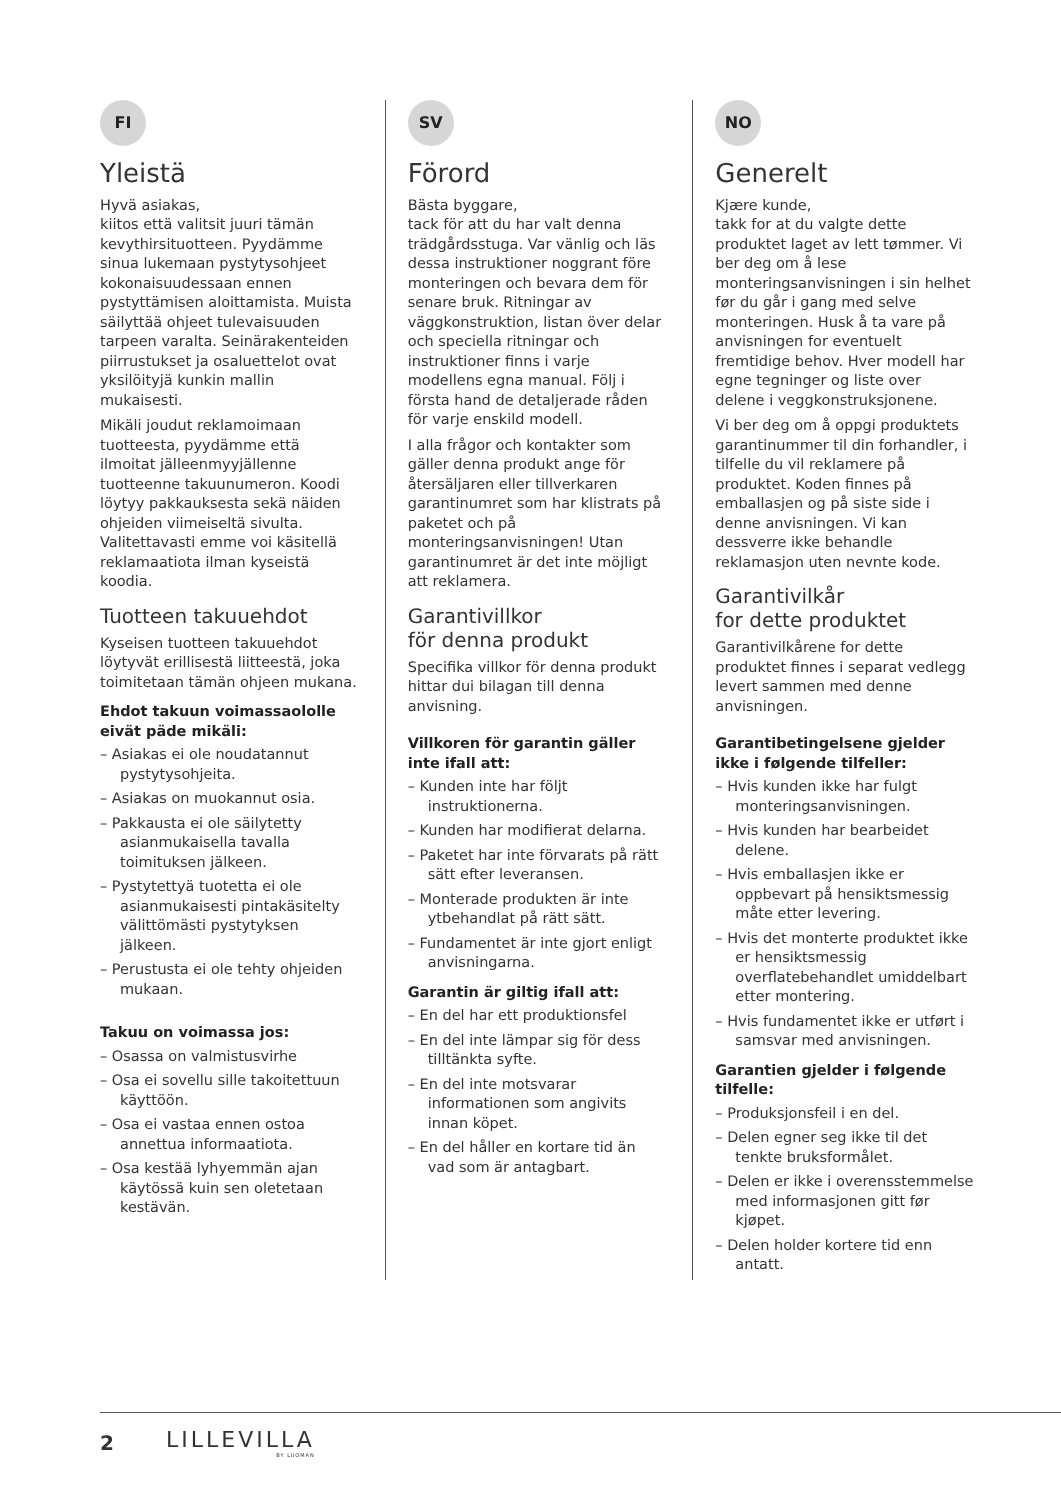FI
Yleistä
Hyvä asiakas,
kiitos että valitsit juuri tämän kevythirsituotteen. Pyydämme sinua lukemaan pystytysohjeet kokonaisuudessaan ennen pystyttämisen aloittamista. Muista säilyttää ohjeet tulevaisuuden tarpeen varalta. Seinärakenteiden piirrustukset ja osaluettelot ovat yksilöityjä kunkin mallin mukaisesti.
Mikäli joudut reklamoimaan tuotteesta, pyydämme että ilmoitat jälleenmyyjällenne tuotteenne takuunumeron. Koodi löytyy pakkauksesta sekä näiden ohjeiden viimeiseltä sivulta. Valitettavasti emme voi käsitellä reklamaatiota ilman kyseistä koodia.
Tuotteen takuuehdot
Kyseisen tuotteen takuuehdot löytyvät erillisestä liitteestä, joka toimitetaan tämän ohjeen mukana.
Ehdot takuun voimassaololle eivät päde mikäli:
– Asiakas ei ole noudatannut pystytysohjeita.
– Asiakas on muokannut osia.
– Pakkausta ei ole säilytetty asianmukaisella tavalla toimituksen jälkeen.
– Pystytettyä tuotetta ei ole asianmukaisesti pintakäsitelty välittömästi pystytyksen jälkeen.
– Perustusta ei ole tehty ohjeiden mukaan.
Takuu on voimassa jos:
– Osassa on valmistusvirhe
– Osa ei sovellu sille takoitettuun käyttöön.
– Osa ei vastaa ennen ostoa annettua informaatiota.
– Osa kestää lyhyemmän ajan käytössä kuin sen oletetaan kestävän.
SV
Förord
Bästa byggare,
tack för att du har valt denna trädgårdsstuga. Var vänlig och läs dessa instruktioner noggrant före monteringen och bevara dem för senare bruk. Ritningar av väggkonstruktion, listan över delar och speciella ritningar och instruktioner finns i varje modellens egna manual. Följ i första hand de detaljerade råden för varje enskild modell.
I alla frågor och kontakter som gäller denna produkt ange för återsäljaren eller tillverkaren garantinumret som har klistrats på paketet och på monteringsanvisningen! Utan garantinumret är det inte möjligt att reklamera.
Garantivillkor
för denna produkt
Specifika villkor för denna produkt hittar dui bilagan till denna anvisning.
Villkoren för garantin gäller inte ifall att:
– Kunden inte har följt instruktionerna.
– Kunden har modifierat delarna.
– Paketet har inte förvarats på rätt sätt efter leveransen.
– Monterade produkten är inte ytbehandlat på rätt sätt.
– Fundamentet är inte gjort enligt anvisningarna.
Garantin är giltig ifall att:
– En del har ett produktionsfel
– En del inte lämpar sig för dess tilltänkta syfte.
– En del inte motsvarar informationen som angivits innan köpet.
– En del håller en kortare tid än vad som är antagbart.
NO
Generelt
Kjære kunde,
takk for at du valgte dette produktet laget av lett tømmer. Vi ber deg om å lese monteringsanvisningen i sin helhet før du går i gang med selve monteringen. Husk å ta vare på anvisningen for eventuelt fremtidige behov. Hver modell har egne tegninger og liste over delene i veggkonstruksjonene.
Vi ber deg om å oppgi produktets garantinummer til din forhandler, i tilfelle du vil reklamere på produktet. Koden finnes på emballasjen og på siste side i denne anvisningen. Vi kan dessverre ikke behandle reklamasjon uten nevnte kode.
Garantivilkår
for dette produktet
Garantivilkårene for dette produktet finnes i separat vedlegg levert sammen med denne anvisningen.
Garantibetingelsene gjelder ikke i følgende tilfeller:
– Hvis kunden ikke har fulgt monteringsanvisningen.
– Hvis kunden har bearbeidet delene.
– Hvis emballasjen ikke er oppbevart på hensiktsmessig måte etter levering.
– Hvis det monterte produktet ikke er hensiktsmessig overflatebehandlet umiddelbart etter montering.
– Hvis fundamentet ikke er utført i samsvar med anvisningen.
Garantien gjelder i følgende tilfelle:
– Produksjonsfeil i en del.
– Delen egner seg ikke til det tenkte bruksformålet.
– Delen er ikke i overensstemmelse med informasjonen gitt før kjøpet.
– Delen holder kortere tid enn antatt.
2 LILLEVILLA
BY LUOMAN